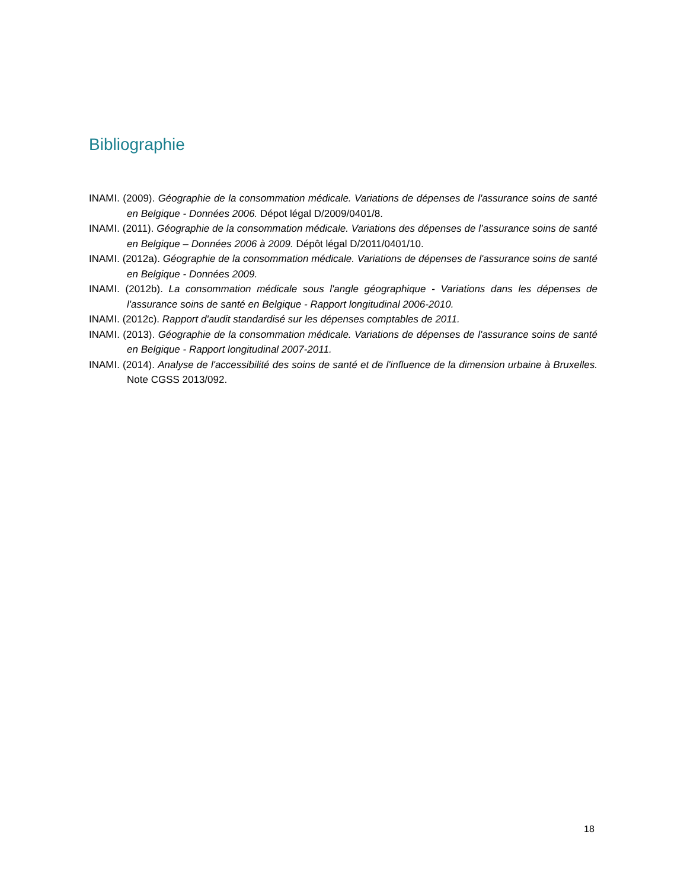Bibliographie
INAMI. (2009). Géographie de la consommation médicale. Variations de dépenses de l'assurance soins de santé en Belgique - Données 2006. Dépot légal D/2009/0401/8.
INAMI. (2011). Géographie de la consommation médicale. Variations des dépenses de l’assurance soins de santé en Belgique – Données 2006 à 2009. Dépôt légal D/2011/0401/10.
INAMI. (2012a). Géographie de la consommation médicale. Variations de dépenses de l'assurance soins de santé en Belgique - Données 2009.
INAMI. (2012b). La consommation médicale sous l'angle géographique - Variations dans les dépenses de l'assurance soins de santé en Belgique - Rapport longitudinal 2006-2010.
INAMI. (2012c). Rapport d'audit standardisé sur les dépenses comptables de 2011.
INAMI. (2013). Géographie de la consommation médicale. Variations de dépenses de l'assurance soins de santé en Belgique - Rapport longitudinal 2007-2011.
INAMI. (2014). Analyse de l'accessibilité des soins de santé et de l'influence de la dimension urbaine à Bruxelles. Note CGSS 2013/092.
18